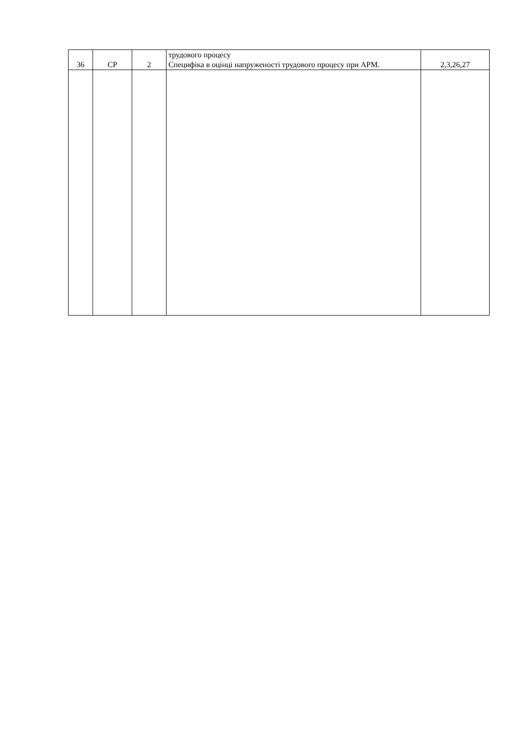| 36 | СР | 2 | трудового процесу Специфіка в оцінці напруженості трудового процесу при АРМ. | 2,3,26,27 |